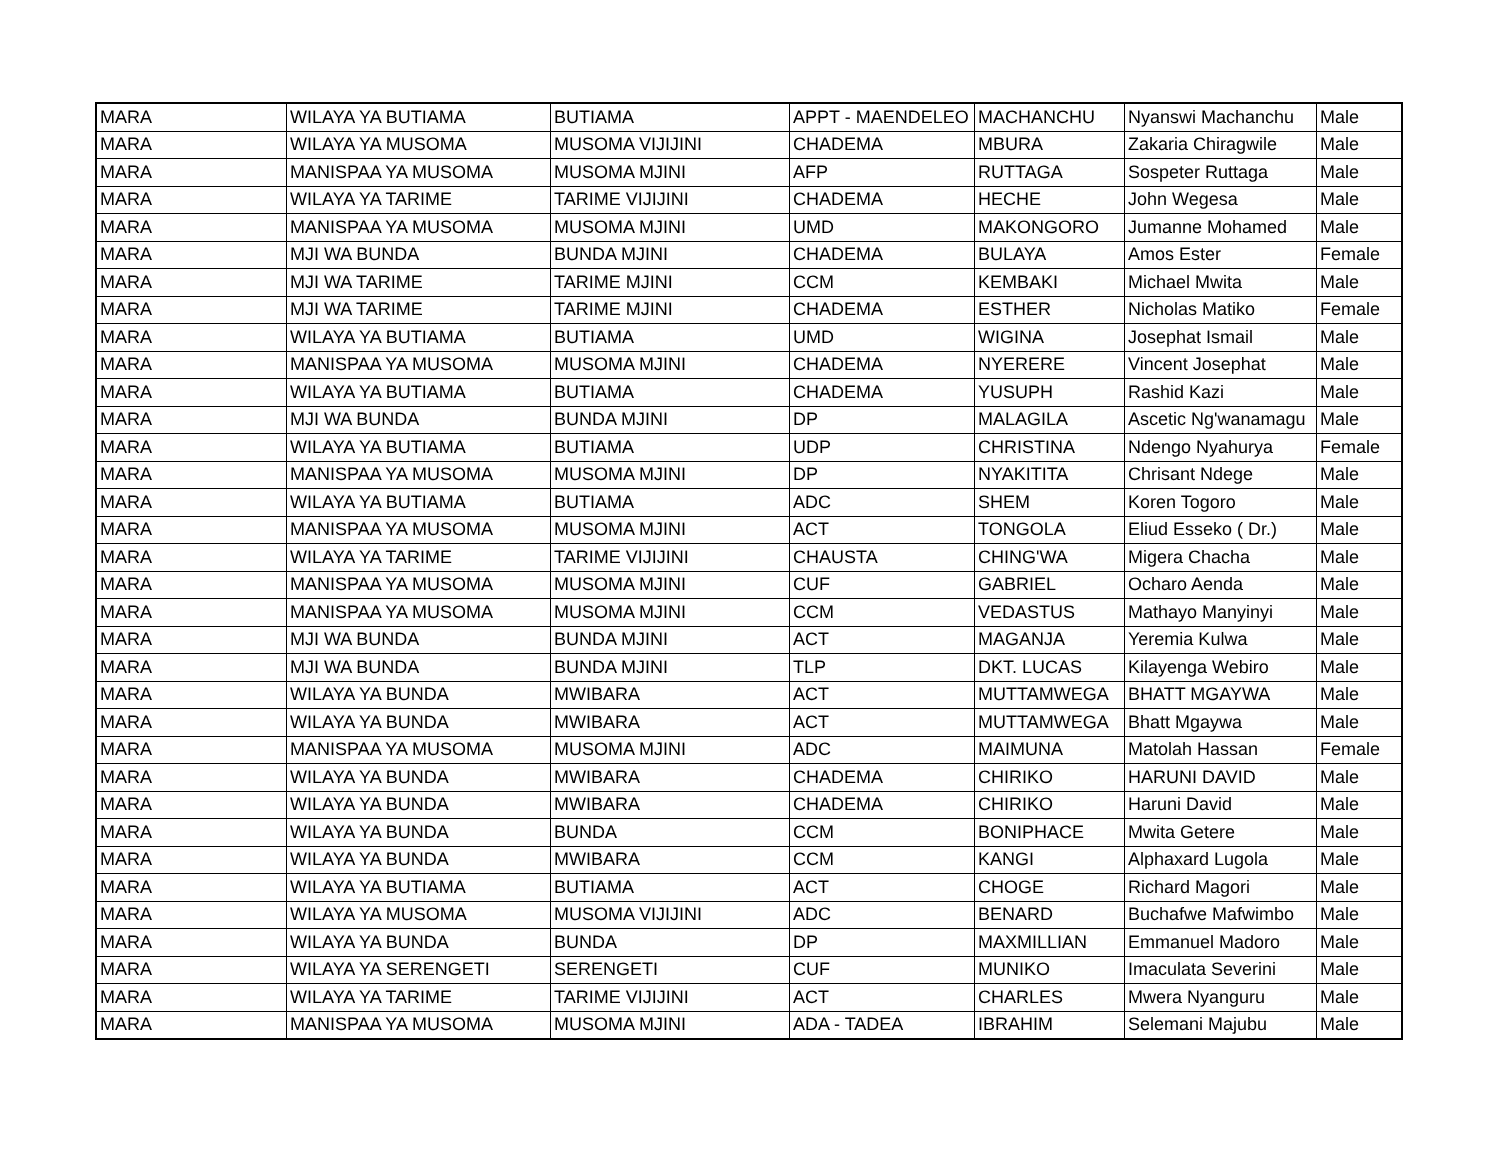| MARA | WILAYA YA BUTIAMA | BUTIAMA | APPT - MAENDELEO | MACHANCHU | Nyanswi Machanchu | Male |
| MARA | WILAYA YA MUSOMA | MUSOMA VIJIJINI | CHADEMA | MBURA | Zakaria Chiragwile | Male |
| MARA | MANISPAA YA MUSOMA | MUSOMA MJINI | AFP | RUTTAGA | Sospeter Ruttaga | Male |
| MARA | WILAYA YA TARIME | TARIME VIJIJINI | CHADEMA | HECHE | John Wegesa | Male |
| MARA | MANISPAA YA MUSOMA | MUSOMA MJINI | UMD | MAKONGORO | Jumanne Mohamed | Male |
| MARA | MJI WA BUNDA | BUNDA MJINI | CHADEMA | BULAYA | Amos Ester | Female |
| MARA | MJI WA TARIME | TARIME MJINI | CCM | KEMBAKI | Michael Mwita | Male |
| MARA | MJI WA TARIME | TARIME MJINI | CHADEMA | ESTHER | Nicholas Matiko | Female |
| MARA | WILAYA YA BUTIAMA | BUTIAMA | UMD | WIGINA | Josephat Ismail | Male |
| MARA | MANISPAA YA MUSOMA | MUSOMA MJINI | CHADEMA | NYERERE | Vincent Josephat | Male |
| MARA | WILAYA YA BUTIAMA | BUTIAMA | CHADEMA | YUSUPH | Rashid Kazi | Male |
| MARA | MJI WA BUNDA | BUNDA MJINI | DP | MALAGILA | Ascetic Ng'wanamagu | Male |
| MARA | WILAYA YA BUTIAMA | BUTIAMA | UDP | CHRISTINA | Ndengo Nyahurya | Female |
| MARA | MANISPAA YA MUSOMA | MUSOMA MJINI | DP | NYAKITITA | Chrisant Ndege | Male |
| MARA | WILAYA YA BUTIAMA | BUTIAMA | ADC | SHEM | Koren Togoro | Male |
| MARA | MANISPAA YA MUSOMA | MUSOMA MJINI | ACT | TONGOLA | Eliud Esseko ( Dr.) | Male |
| MARA | WILAYA YA TARIME | TARIME VIJIJINI | CHAUSTA | CHING'WA | Migera Chacha | Male |
| MARA | MANISPAA YA MUSOMA | MUSOMA MJINI | CUF | GABRIEL | Ocharo Aenda | Male |
| MARA | MANISPAA YA MUSOMA | MUSOMA MJINI | CCM | VEDASTUS | Mathayo Manyinyi | Male |
| MARA | MJI WA BUNDA | BUNDA MJINI | ACT | MAGANJA | Yeremia Kulwa | Male |
| MARA | MJI WA BUNDA | BUNDA MJINI | TLP | DKT. LUCAS | Kilayenga Webiro | Male |
| MARA | WILAYA YA BUNDA | MWIBARA | ACT | MUTTAMWEGA | BHATT MGAYWA | Male |
| MARA | WILAYA YA BUNDA | MWIBARA | ACT | MUTTAMWEGA | Bhatt Mgaywa | Male |
| MARA | MANISPAA YA MUSOMA | MUSOMA MJINI | ADC | MAIMUNA | Matolah Hassan | Female |
| MARA | WILAYA YA BUNDA | MWIBARA | CHADEMA | CHIRIKO | HARUNI DAVID | Male |
| MARA | WILAYA YA BUNDA | MWIBARA | CHADEMA | CHIRIKO | Haruni David | Male |
| MARA | WILAYA YA BUNDA | BUNDA | CCM | BONIPHACE | Mwita Getere | Male |
| MARA | WILAYA YA BUNDA | MWIBARA | CCM | KANGI | Alphaxard Lugola | Male |
| MARA | WILAYA YA BUTIAMA | BUTIAMA | ACT | CHOGE | Richard Magori | Male |
| MARA | WILAYA YA MUSOMA | MUSOMA VIJIJINI | ADC | BENARD | Buchafwe Mafwimbo | Male |
| MARA | WILAYA YA BUNDA | BUNDA | DP | MAXMILLIAN | Emmanuel Madoro | Male |
| MARA | WILAYA YA SERENGETI | SERENGETI | CUF | MUNIKO | Imaculata Severini | Male |
| MARA | WILAYA YA TARIME | TARIME VIJIJINI | ACT | CHARLES | Mwera Nyanguru | Male |
| MARA | MANISPAA YA MUSOMA | MUSOMA MJINI | ADA - TADEA | IBRAHIM | Selemani Majubu | Male |